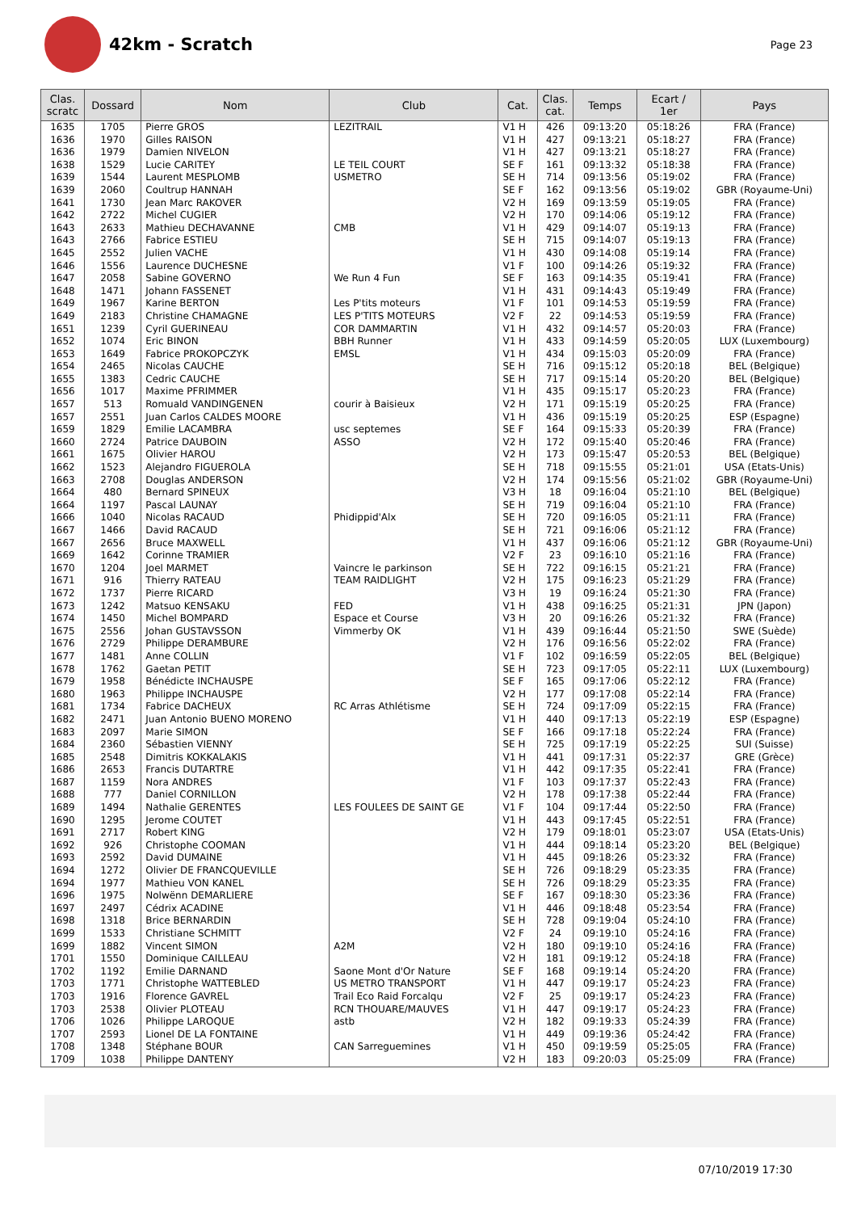42km - Scratch
Page 23
| Clas. scratc | Dossard | Nom | Club | Cat. | Clas. cat. | Temps | Ecart / 1er | Pays |
| --- | --- | --- | --- | --- | --- | --- | --- | --- |
| 1635 | 1705 | Pierre GROS | LEZITRAIL | V1 H | 426 | 09:13:20 | 05:18:26 | FRA (France) |
| 1636 | 1970 | Gilles RAISON | | V1 H | 427 | 09:13:21 | 05:18:27 | FRA (France) |
| 1636 | 1979 | Damien NIVELON | | V1 H | 427 | 09:13:21 | 05:18:27 | FRA (France) |
| 1638 | 1529 | Lucie CARITEY | LE TEIL COURT | SE F | 161 | 09:13:32 | 05:18:38 | FRA (France) |
| 1639 | 1544 | Laurent MESPLOMB | USMETRO | SE H | 714 | 09:13:56 | 05:19:02 | FRA (France) |
| 1639 | 2060 | Coultrup HANNAH | | SE F | 162 | 09:13:56 | 05:19:02 | GBR (Royaume-Uni) |
| 1641 | 1730 | Jean Marc RAKOVER | | V2 H | 169 | 09:13:59 | 05:19:05 | FRA (France) |
| 1642 | 2722 | Michel CUGIER | | V2 H | 170 | 09:14:06 | 05:19:12 | FRA (France) |
| 1643 | 2633 | Mathieu DECHAVANNE | CMB | V1 H | 429 | 09:14:07 | 05:19:13 | FRA (France) |
| 1643 | 2766 | Fabrice ESTIEU | | SE H | 715 | 09:14:07 | 05:19:13 | FRA (France) |
| 1645 | 2552 | Julien VACHE | | V1 H | 430 | 09:14:08 | 05:19:14 | FRA (France) |
| 1646 | 1556 | Laurence DUCHESNE | | V1 F | 100 | 09:14:26 | 05:19:32 | FRA (France) |
| 1647 | 2058 | Sabine GOVERNO | We Run 4 Fun | SE F | 163 | 09:14:35 | 05:19:41 | FRA (France) |
| 1648 | 1471 | Johann FASSENET | | V1 H | 431 | 09:14:43 | 05:19:49 | FRA (France) |
| 1649 | 1967 | Karine BERTON | Les P'tits moteurs | V1 F | 101 | 09:14:53 | 05:19:59 | FRA (France) |
| 1649 | 2183 | Christine CHAMAGNE | LES P'TITS MOTEURS | V2 F | 22 | 09:14:53 | 05:19:59 | FRA (France) |
| 1651 | 1239 | Cyril GUERINEAU | COR DAMMARTIN | V1 H | 432 | 09:14:57 | 05:20:03 | FRA (France) |
| 1652 | 1074 | Eric BINON | BBH Runner | V1 H | 433 | 09:14:59 | 05:20:05 | LUX (Luxembourg) |
| 1653 | 1649 | Fabrice PROKOPCZYK | EMSL | V1 H | 434 | 09:15:03 | 05:20:09 | FRA (France) |
| 1654 | 2465 | Nicolas CAUCHE | | SE H | 716 | 09:15:12 | 05:20:18 | BEL (Belgique) |
| 1655 | 1383 | Cedric CAUCHE | | SE H | 717 | 09:15:14 | 05:20:20 | BEL (Belgique) |
| 1656 | 1017 | Maxime PFRIMMER | | V1 H | 435 | 09:15:17 | 05:20:23 | FRA (France) |
| 1657 | 513 | Romuald VANDINGENEN | courir à Baisieux | V2 H | 171 | 09:15:19 | 05:20:25 | FRA (France) |
| 1657 | 2551 | Juan Carlos CALDES MOORE | | V1 H | 436 | 09:15:19 | 05:20:25 | ESP (Espagne) |
| 1659 | 1829 | Emilie LACAMBRA | usc septemes | SE F | 164 | 09:15:33 | 05:20:39 | FRA (France) |
| 1660 | 2724 | Patrice DAUBOIN | ASSO | V2 H | 172 | 09:15:40 | 05:20:46 | FRA (France) |
| 1661 | 1675 | Olivier HAROU | | V2 H | 173 | 09:15:47 | 05:20:53 | BEL (Belgique) |
| 1662 | 1523 | Alejandro FIGUEROLA | | SE H | 718 | 09:15:55 | 05:21:01 | USA (Etats-Unis) |
| 1663 | 2708 | Douglas ANDERSON | | V2 H | 174 | 09:15:56 | 05:21:02 | GBR (Royaume-Uni) |
| 1664 | 480 | Bernard SPINEUX | | V3 H | 18 | 09:16:04 | 05:21:10 | BEL (Belgique) |
| 1664 | 1197 | Pascal LAUNAY | | SE H | 719 | 09:16:04 | 05:21:10 | FRA (France) |
| 1666 | 1040 | Nicolas RACAUD | Phidippid'Alx | SE H | 720 | 09:16:05 | 05:21:11 | FRA (France) |
| 1667 | 1466 | David RACAUD | | SE H | 721 | 09:16:06 | 05:21:12 | FRA (France) |
| 1667 | 2656 | Bruce MAXWELL | | V1 H | 437 | 09:16:06 | 05:21:12 | GBR (Royaume-Uni) |
| 1669 | 1642 | Corinne TRAMIER | | V2 F | 23 | 09:16:10 | 05:21:16 | FRA (France) |
| 1670 | 1204 | Joel MARMET | Vaincre le parkinson | SE H | 722 | 09:16:15 | 05:21:21 | FRA (France) |
| 1671 | 916 | Thierry RATEAU | TEAM RAIDLIGHT | V2 H | 175 | 09:16:23 | 05:21:29 | FRA (France) |
| 1672 | 1737 | Pierre RICARD | | V3 H | 19 | 09:16:24 | 05:21:30 | FRA (France) |
| 1673 | 1242 | Matsuo KENSAKU | FED | V1 H | 438 | 09:16:25 | 05:21:31 | JPN (Japon) |
| 1674 | 1450 | Michel BOMPARD | Espace et Course | V3 H | 20 | 09:16:26 | 05:21:32 | FRA (France) |
| 1675 | 2556 | Johan GUSTAVSSON | Vimmerby OK | V1 H | 439 | 09:16:44 | 05:21:50 | SWE (Suède) |
| 1676 | 2729 | Philippe DERAMBURE | | V2 H | 176 | 09:16:56 | 05:22:02 | FRA (France) |
| 1677 | 1481 | Anne COLLIN | | V1 F | 102 | 09:16:59 | 05:22:05 | BEL (Belgique) |
| 1678 | 1762 | Gaetan PETIT | | SE H | 723 | 09:17:05 | 05:22:11 | LUX (Luxembourg) |
| 1679 | 1958 | Bénédicte INCHAUSPE | | SE F | 165 | 09:17:06 | 05:22:12 | FRA (France) |
| 1680 | 1963 | Philippe INCHAUSPE | | V2 H | 177 | 09:17:08 | 05:22:14 | FRA (France) |
| 1681 | 1734 | Fabrice DACHEUX | RC Arras Athlétisme | SE H | 724 | 09:17:09 | 05:22:15 | FRA (France) |
| 1682 | 2471 | Juan Antonio BUENO MORENO | | V1 H | 440 | 09:17:13 | 05:22:19 | ESP (Espagne) |
| 1683 | 2097 | Marie SIMON | | SE F | 166 | 09:17:18 | 05:22:24 | FRA (France) |
| 1684 | 2360 | Sébastien VIENNY | | SE H | 725 | 09:17:19 | 05:22:25 | SUI (Suisse) |
| 1685 | 2548 | Dimitris KOKKALAKIS | | V1 H | 441 | 09:17:31 | 05:22:37 | GRE (Grèce) |
| 1686 | 2653 | Francis DUTARTRE | | V1 H | 442 | 09:17:35 | 05:22:41 | FRA (France) |
| 1687 | 1159 | Nora ANDRES | | V1 F | 103 | 09:17:37 | 05:22:43 | FRA (France) |
| 1688 | 777 | Daniel CORNILLON | | V2 H | 178 | 09:17:38 | 05:22:44 | FRA (France) |
| 1689 | 1494 | Nathalie GERENTES | LES FOULEES DE SAINT GE | V1 F | 104 | 09:17:44 | 05:22:50 | FRA (France) |
| 1690 | 1295 | Jerome COUTET | | V1 H | 443 | 09:17:45 | 05:22:51 | FRA (France) |
| 1691 | 2717 | Robert KING | | V2 H | 179 | 09:18:01 | 05:23:07 | USA (Etats-Unis) |
| 1692 | 926 | Christophe COOMAN | | V1 H | 444 | 09:18:14 | 05:23:20 | BEL (Belgique) |
| 1693 | 2592 | David DUMAINE | | V1 H | 445 | 09:18:26 | 05:23:32 | FRA (France) |
| 1694 | 1272 | Olivier DE FRANCQUEVILLE | | SE H | 726 | 09:18:29 | 05:23:35 | FRA (France) |
| 1694 | 1977 | Mathieu VON KANEL | | SE H | 726 | 09:18:29 | 05:23:35 | FRA (France) |
| 1696 | 1975 | Nolwënn DEMARLIERE | | SE F | 167 | 09:18:30 | 05:23:36 | FRA (France) |
| 1697 | 2497 | Cédrix ACADINE | | V1 H | 446 | 09:18:48 | 05:23:54 | FRA (France) |
| 1698 | 1318 | Brice BERNARDIN | | SE H | 728 | 09:19:04 | 05:24:10 | FRA (France) |
| 1699 | 1533 | Christiane SCHMITT | | V2 F | 24 | 09:19:10 | 05:24:16 | FRA (France) |
| 1699 | 1882 | Vincent SIMON | A2M | V2 H | 180 | 09:19:10 | 05:24:16 | FRA (France) |
| 1701 | 1550 | Dominique CAILLEAU | | V2 H | 181 | 09:19:12 | 05:24:18 | FRA (France) |
| 1702 | 1192 | Emilie DARNAND | Saone Mont d'Or Nature | SE F | 168 | 09:19:14 | 05:24:20 | FRA (France) |
| 1703 | 1771 | Christophe WATTEBLED | US METRO TRANSPORT | V1 H | 447 | 09:19:17 | 05:24:23 | FRA (France) |
| 1703 | 1916 | Florence GAVREL | Trail Eco Raid Forcalqu | V2 F | 25 | 09:19:17 | 05:24:23 | FRA (France) |
| 1703 | 2538 | Olivier PLOTEAU | RCN THOUARE/MAUVES | V1 H | 447 | 09:19:17 | 05:24:23 | FRA (France) |
| 1706 | 1026 | Philippe LAROQUE | astb | V2 H | 182 | 09:19:33 | 05:24:39 | FRA (France) |
| 1707 | 2593 | Lionel DE LA FONTAINE | | V1 H | 449 | 09:19:36 | 05:24:42 | FRA (France) |
| 1708 | 1348 | Stéphane BOUR | CAN Sarreguemines | V1 H | 450 | 09:19:59 | 05:25:05 | FRA (France) |
| 1709 | 1038 | Philippe DANTENY | | V2 H | 183 | 09:20:03 | 05:25:09 | FRA (France) |
07/10/2019 17:30